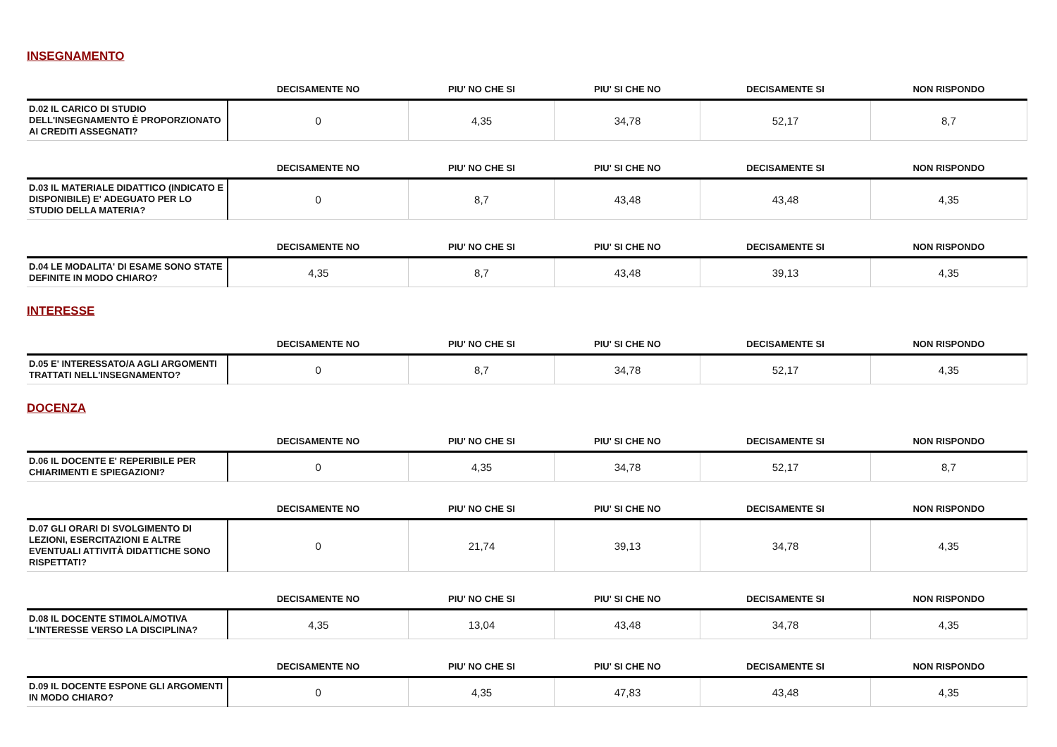INSEGNAMENTO
| | DECISAMENTE NO | PIU' NO CHE SI | PIU' SI CHE NO | DECISAMENTE SI | NON RISPONDO |
| --- | --- | --- | --- | --- | --- |
| D.02 IL CARICO DI STUDIO DELL'INSEGNAMENTO È PROPORZIONATO AI CREDITI ASSEGNATI? | 0 | 4,35 | 34,78 | 52,17 | 8,7 |
| | DECISAMENTE NO | PIU' NO CHE SI | PIU' SI CHE NO | DECISAMENTE SI | NON RISPONDO |
| --- | --- | --- | --- | --- | --- |
| D.03 IL MATERIALE DIDATTICO (INDICATO E DISPONIBILE) E' ADEGUATO PER LO STUDIO DELLA MATERIA? | 0 | 8,7 | 43,48 | 43,48 | 4,35 |
| | DECISAMENTE NO | PIU' NO CHE SI | PIU' SI CHE NO | DECISAMENTE SI | NON RISPONDO |
| --- | --- | --- | --- | --- | --- |
| D.04 LE MODALITA' DI ESAME SONO STATE DEFINITE IN MODO CHIARO? | 4,35 | 8,7 | 43,48 | 39,13 | 4,35 |
INTERESSE
| | DECISAMENTE NO | PIU' NO CHE SI | PIU' SI CHE NO | DECISAMENTE SI | NON RISPONDO |
| --- | --- | --- | --- | --- | --- |
| D.05 E' INTERESSATO/A AGLI ARGOMENTI TRATTATI NELL'INSEGNAMENTO? | 0 | 8,7 | 34,78 | 52,17 | 4,35 |
DOCENZA
| | DECISAMENTE NO | PIU' NO CHE SI | PIU' SI CHE NO | DECISAMENTE SI | NON RISPONDO |
| --- | --- | --- | --- | --- | --- |
| D.06 IL DOCENTE E' REPERIBILE PER CHIARIMENTI E SPIEGAZIONI? | 0 | 4,35 | 34,78 | 52,17 | 8,7 |
| | DECISAMENTE NO | PIU' NO CHE SI | PIU' SI CHE NO | DECISAMENTE SI | NON RISPONDO |
| --- | --- | --- | --- | --- | --- |
| D.07 GLI ORARI DI SVOLGIMENTO DI LEZIONI, ESERCITAZIONI E ALTRE EVENTUALI ATTIVITÀ DIDATTICHE SONO RISPETTATI? | 0 | 21,74 | 39,13 | 34,78 | 4,35 |
| | DECISAMENTE NO | PIU' NO CHE SI | PIU' SI CHE NO | DECISAMENTE SI | NON RISPONDO |
| --- | --- | --- | --- | --- | --- |
| D.08 IL DOCENTE STIMOLA/MOTIVA L'INTERESSE VERSO LA DISCIPLINA? | 4,35 | 13,04 | 43,48 | 34,78 | 4,35 |
| | DECISAMENTE NO | PIU' NO CHE SI | PIU' SI CHE NO | DECISAMENTE SI | NON RISPONDO |
| --- | --- | --- | --- | --- | --- |
| D.09 IL DOCENTE ESPONE GLI ARGOMENTI IN MODO CHIARO? | 0 | 4,35 | 47,83 | 43,48 | 4,35 |